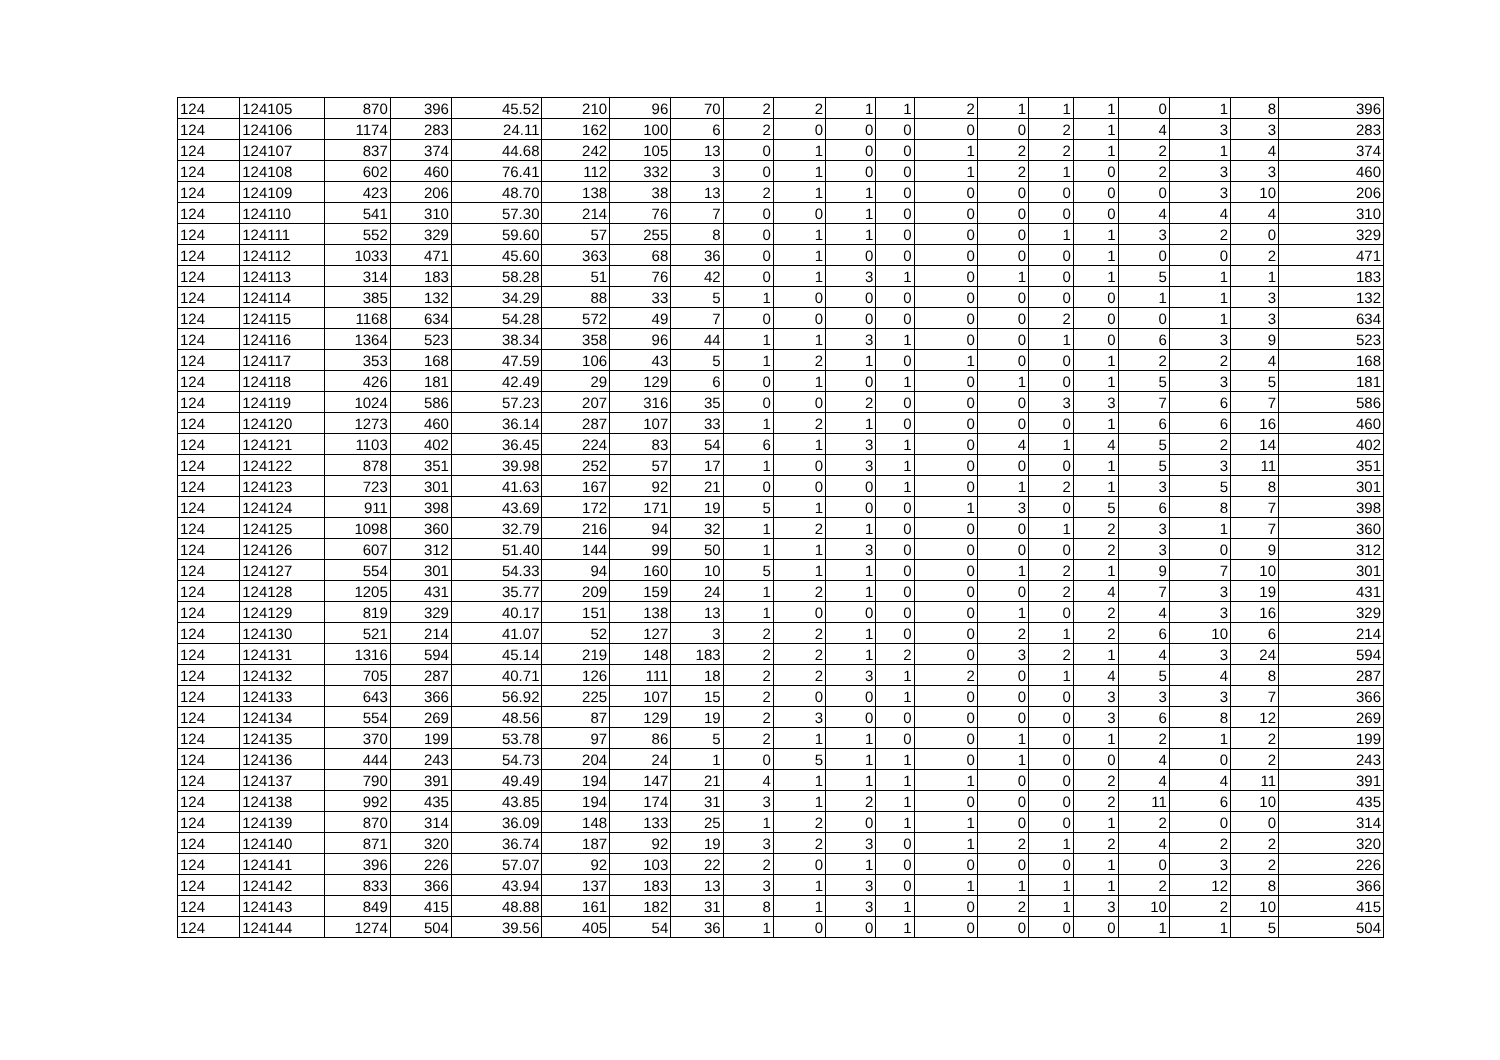| 124 | 124105 | 870 | 396 | 45.52 | 210 | 96 | 70 | 2 | 2 | 1 | 1 | 2 | 1 | 1 | 1 | 0 | 1 | 8 | 396 |
| 124 | 124106 | 1174 | 283 | 24.11 | 162 | 100 | 6 | 2 | 0 | 0 | 0 | 0 | 0 | 2 | 1 | 4 | 3 | 3 | 283 |
| 124 | 124107 | 837 | 374 | 44.68 | 242 | 105 | 13 | 0 | 1 | 0 | 0 | 1 | 2 | 2 | 1 | 2 | 1 | 4 | 374 |
| 124 | 124108 | 602 | 460 | 76.41 | 112 | 332 | 3 | 0 | 1 | 0 | 0 | 1 | 2 | 1 | 0 | 2 | 3 | 3 | 460 |
| 124 | 124109 | 423 | 206 | 48.70 | 138 | 38 | 13 | 2 | 1 | 1 | 0 | 0 | 0 | 0 | 0 | 0 | 3 | 10 | 206 |
| 124 | 124110 | 541 | 310 | 57.30 | 214 | 76 | 7 | 0 | 0 | 1 | 0 | 0 | 0 | 0 | 0 | 4 | 4 | 4 | 310 |
| 124 | 124111 | 552 | 329 | 59.60 | 57 | 255 | 8 | 0 | 1 | 1 | 0 | 0 | 0 | 1 | 1 | 3 | 2 | 0 | 329 |
| 124 | 124112 | 1033 | 471 | 45.60 | 363 | 68 | 36 | 0 | 1 | 0 | 0 | 0 | 0 | 0 | 1 | 0 | 0 | 2 | 471 |
| 124 | 124113 | 314 | 183 | 58.28 | 51 | 76 | 42 | 0 | 1 | 3 | 1 | 0 | 1 | 0 | 1 | 5 | 1 | 1 | 183 |
| 124 | 124114 | 385 | 132 | 34.29 | 88 | 33 | 5 | 1 | 0 | 0 | 0 | 0 | 0 | 0 | 0 | 1 | 1 | 3 | 132 |
| 124 | 124115 | 1168 | 634 | 54.28 | 572 | 49 | 7 | 0 | 0 | 0 | 0 | 0 | 0 | 2 | 0 | 0 | 1 | 3 | 634 |
| 124 | 124116 | 1364 | 523 | 38.34 | 358 | 96 | 44 | 1 | 1 | 3 | 1 | 0 | 0 | 1 | 0 | 6 | 3 | 9 | 523 |
| 124 | 124117 | 353 | 168 | 47.59 | 106 | 43 | 5 | 1 | 2 | 1 | 0 | 1 | 0 | 0 | 1 | 2 | 2 | 4 | 168 |
| 124 | 124118 | 426 | 181 | 42.49 | 29 | 129 | 6 | 0 | 1 | 0 | 1 | 0 | 1 | 0 | 1 | 5 | 3 | 5 | 181 |
| 124 | 124119 | 1024 | 586 | 57.23 | 207 | 316 | 35 | 0 | 0 | 2 | 0 | 0 | 0 | 3 | 3 | 7 | 6 | 7 | 586 |
| 124 | 124120 | 1273 | 460 | 36.14 | 287 | 107 | 33 | 1 | 2 | 1 | 0 | 0 | 0 | 0 | 1 | 6 | 6 | 16 | 460 |
| 124 | 124121 | 1103 | 402 | 36.45 | 224 | 83 | 54 | 6 | 1 | 3 | 1 | 0 | 4 | 1 | 4 | 5 | 2 | 14 | 402 |
| 124 | 124122 | 878 | 351 | 39.98 | 252 | 57 | 17 | 1 | 0 | 3 | 1 | 0 | 0 | 0 | 1 | 5 | 3 | 11 | 351 |
| 124 | 124123 | 723 | 301 | 41.63 | 167 | 92 | 21 | 0 | 0 | 0 | 1 | 0 | 1 | 2 | 1 | 3 | 5 | 8 | 301 |
| 124 | 124124 | 911 | 398 | 43.69 | 172 | 171 | 19 | 5 | 1 | 0 | 0 | 1 | 3 | 0 | 5 | 6 | 8 | 7 | 398 |
| 124 | 124125 | 1098 | 360 | 32.79 | 216 | 94 | 32 | 1 | 2 | 1 | 0 | 0 | 0 | 1 | 2 | 3 | 1 | 7 | 360 |
| 124 | 124126 | 607 | 312 | 51.40 | 144 | 99 | 50 | 1 | 1 | 3 | 0 | 0 | 0 | 0 | 2 | 3 | 0 | 9 | 312 |
| 124 | 124127 | 554 | 301 | 54.33 | 94 | 160 | 10 | 5 | 1 | 1 | 0 | 0 | 1 | 2 | 1 | 9 | 7 | 10 | 301 |
| 124 | 124128 | 1205 | 431 | 35.77 | 209 | 159 | 24 | 1 | 2 | 1 | 0 | 0 | 0 | 2 | 4 | 7 | 3 | 19 | 431 |
| 124 | 124129 | 819 | 329 | 40.17 | 151 | 138 | 13 | 1 | 0 | 0 | 0 | 0 | 1 | 0 | 2 | 4 | 3 | 16 | 329 |
| 124 | 124130 | 521 | 214 | 41.07 | 52 | 127 | 3 | 2 | 2 | 1 | 0 | 0 | 2 | 1 | 2 | 6 | 10 | 6 | 214 |
| 124 | 124131 | 1316 | 594 | 45.14 | 219 | 148 | 183 | 2 | 2 | 1 | 2 | 0 | 3 | 2 | 1 | 4 | 3 | 24 | 594 |
| 124 | 124132 | 705 | 287 | 40.71 | 126 | 111 | 18 | 2 | 2 | 3 | 1 | 2 | 0 | 1 | 4 | 5 | 4 | 8 | 287 |
| 124 | 124133 | 643 | 366 | 56.92 | 225 | 107 | 15 | 2 | 0 | 0 | 1 | 0 | 0 | 0 | 3 | 3 | 3 | 7 | 366 |
| 124 | 124134 | 554 | 269 | 48.56 | 87 | 129 | 19 | 2 | 3 | 0 | 0 | 0 | 0 | 0 | 3 | 6 | 8 | 12 | 269 |
| 124 | 124135 | 370 | 199 | 53.78 | 97 | 86 | 5 | 2 | 1 | 1 | 0 | 0 | 1 | 0 | 1 | 2 | 1 | 2 | 199 |
| 124 | 124136 | 444 | 243 | 54.73 | 204 | 24 | 1 | 0 | 5 | 1 | 1 | 0 | 1 | 0 | 0 | 4 | 0 | 2 | 243 |
| 124 | 124137 | 790 | 391 | 49.49 | 194 | 147 | 21 | 4 | 1 | 1 | 1 | 1 | 0 | 0 | 2 | 4 | 4 | 11 | 391 |
| 124 | 124138 | 992 | 435 | 43.85 | 194 | 174 | 31 | 3 | 1 | 2 | 1 | 0 | 0 | 0 | 2 | 11 | 6 | 10 | 435 |
| 124 | 124139 | 870 | 314 | 36.09 | 148 | 133 | 25 | 1 | 2 | 0 | 1 | 1 | 0 | 0 | 1 | 2 | 0 | 0 | 314 |
| 124 | 124140 | 871 | 320 | 36.74 | 187 | 92 | 19 | 3 | 2 | 3 | 0 | 1 | 2 | 1 | 2 | 4 | 2 | 2 | 320 |
| 124 | 124141 | 396 | 226 | 57.07 | 92 | 103 | 22 | 2 | 0 | 1 | 0 | 0 | 0 | 0 | 1 | 0 | 3 | 2 | 226 |
| 124 | 124142 | 833 | 366 | 43.94 | 137 | 183 | 13 | 3 | 1 | 3 | 0 | 1 | 1 | 1 | 1 | 2 | 12 | 8 | 366 |
| 124 | 124143 | 849 | 415 | 48.88 | 161 | 182 | 31 | 8 | 1 | 3 | 1 | 0 | 2 | 1 | 3 | 10 | 2 | 10 | 415 |
| 124 | 124144 | 1274 | 504 | 39.56 | 405 | 54 | 36 | 1 | 0 | 0 | 1 | 0 | 0 | 0 | 0 | 1 | 1 | 5 | 504 |